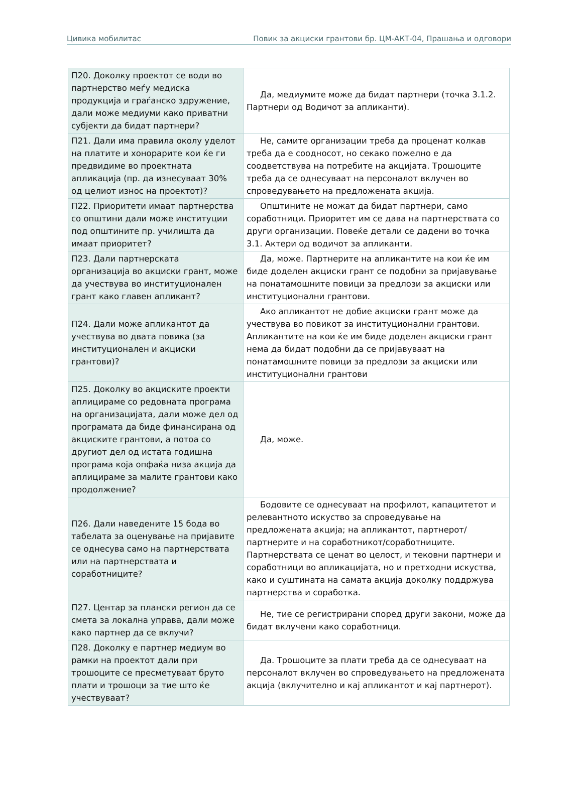Цивика мобилитас Повик за акциски грантови бр. ЦМ-АКТ-04, Прашања и одговори
| П20. Доколку проектот се води во партнерство меѓу медиска продукција и граѓанско здружение, дали може медиуми како приватни субјекти да бидат партнери? | Да, медиумите може да бидат партнери (точка 3.1.2. Партнери од Водичот за апликанти). |
| П21. Дали има правила околу уделот на платите и хонорарите кои ќе ги предвидиме во проектната апликација (пр. да изнесуваат 30% од целиот износ на проектот)? | Не, самите организации треба да проценат колкав треба да е соодносот, но секако пожелно е да соодветствува на потребите на акцијата. Трошоците треба да се однесуваат на персоналот вклучен во спроведувањето на предложената акција. |
| П22. Приоритети имаат партнерства со општини дали може институции под општините пр. училишта да имаат приоритет? | Општините не можат да бидат партнери, само соработници. Приоритет им се дава на партнерствата со други организации. Повеќе детали се дадени во точка 3.1. Актери од водичот за апликанти. |
| П23. Дали партнерската организација во акциски грант, може да учествува во институционален грант како главен апликант? | Да, може. Партнерите на апликантите на кои ќе им биде доделен акциски грант се подобни за пријавување на понатамошните повици за предлози за акциски или институционални грантови. |
| П24. Дали може апликантот да учествува во двата повика (за институционален и акциски грантови)? | Ако апликантот не добие акциски грант може да учествува во повикот за институционални грантови. Апликантите на кои ќе им биде доделен акциски грант нема да бидат подобни да се пријавуваат на понатамошните повици за предлози за акциски или институционални грантови |
| П25. Доколку во акциските проекти аплицираме со редовната програма на организацијата, дали може дел од програмата да биде финансирана од акциските грантови, а потоа со другиот дел од истата годишна програма која опфаќа низа акција да аплицираме за малите грантови како продолжение? | Да, може. |
| П26. Дали наведените 15 бода во табелата за оценување на пријавите се однесува само на партнерствата или на партнерствата и соработниците? | Бодовите се однесуваат на профилот, капацитетот и релевантното искуство за спроведување на предложената акција; на апликантот, партнерот/партнерите и на соработникот/соработниците. Партнерствата се ценат во целост, и тековни партнери и соработници во апликацијата, но и претходни искуства, како и суштината на самата акција доколку поддржува партнерства и соработка. |
| П27. Центар за плански регион да се смета за локална управа, дали може како партнер да се вклучи? | Не, тие се регистрирани според други закони, може да бидат вклучени како соработници. |
| П28. Доколку е партнер медиум во рамки на проектот дали при трошоците се пресметуваат бруто плати и трошоци за тие што ќе учествуваат? | Да. Трошоците за плати треба да се однесуваат на персоналот вклучен во спроведувањето на предложената акција (вклучително и кај апликантот и кај партнерот). |